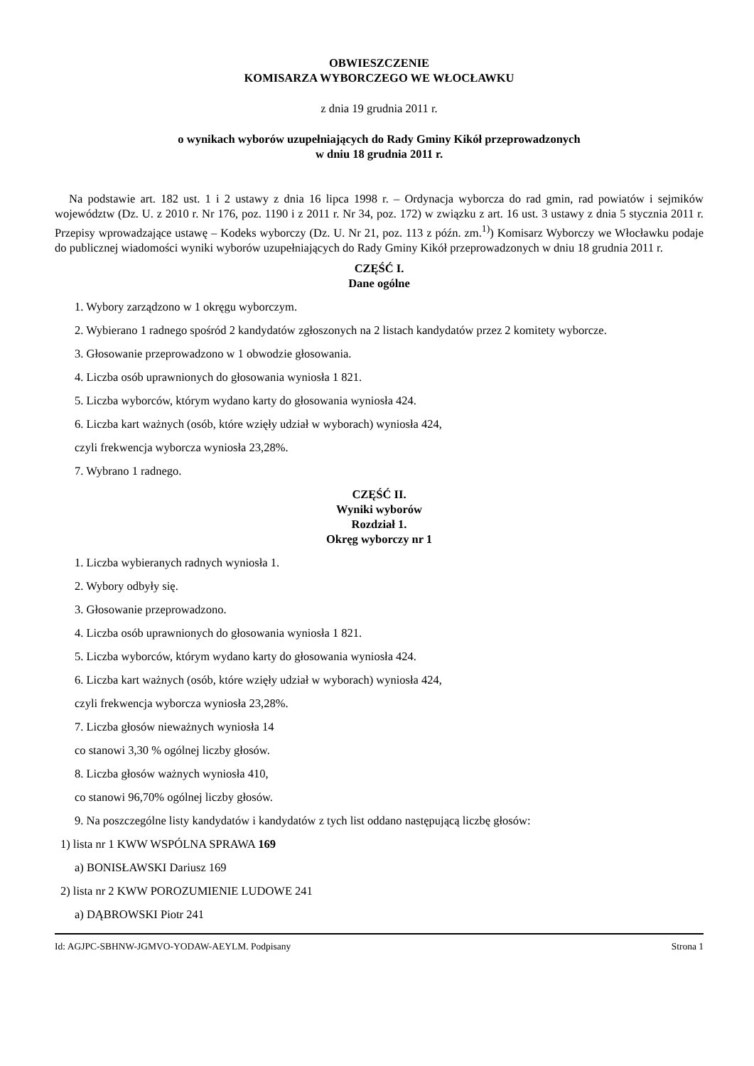OBWIESZCZENIE
KOMISARZA WYBORCZEGO WE WŁOCŁAWKU
z dnia 19 grudnia 2011 r.
o wynikach wyborów uzupełniających do Rady Gminy Kikół przeprowadzonych
w dniu 18 grudnia 2011 r.
Na podstawie art. 182 ust. 1 i 2 ustawy z dnia 16 lipca 1998 r. – Ordynacja wyborcza do rad gmin, rad powiatów i sejmików województw (Dz. U. z 2010 r. Nr 176, poz. 1190 i z 2011 r. Nr 34, poz. 172) w związku z art. 16 ust. 3 ustawy z dnia 5 stycznia 2011 r. Przepisy wprowadzające ustawę – Kodeks wyborczy (Dz. U. Nr 21, poz. 113 z późn. zm.<sup>1)</sup>) Komisarz Wyborczy we Włocławku podaje do publicznej wiadomości wyniki wyborów uzupełniających do Rady Gminy Kikół przeprowadzonych w dniu 18 grudnia 2011 r.
CZĘŚĆ I.
Dane ogólne
1. Wybory zarządzono w 1 okręgu wyborczym.
2. Wybierano 1 radnego spośród 2 kandydatów zgłoszonych na 2 listach kandydatów przez 2 komitety wyborcze.
3. Głosowanie przeprowadzono w 1 obwodzie głosowania.
4. Liczba osób uprawnionych do głosowania wyniosła 1 821.
5. Liczba wyborców, którym wydano karty do głosowania wyniosła 424.
6. Liczba kart ważnych (osób, które wzięły udział w wyborach) wyniosła 424,
czyli frekwencja wyborcza wyniosła 23,28%.
7. Wybrano 1 radnego.
CZĘŚĆ II.
Wyniki wyborów
Rozdział 1.
Okręg wyborczy nr 1
1. Liczba wybieranych radnych wyniosła 1.
2. Wybory odbyły się.
3. Głosowanie przeprowadzono.
4. Liczba osób uprawnionych do głosowania wyniosła 1 821.
5. Liczba wyborców, którym wydano karty do głosowania wyniosła 424.
6. Liczba kart ważnych (osób, które wzięły udział w wyborach) wyniosła 424,
czyli frekwencja wyborcza wyniosła 23,28%.
7. Liczba głosów nieważnych wyniosła 14
co stanowi 3,30 % ogólnej liczby głosów.
8. Liczba głosów ważnych wyniosła 410,
co stanowi 96,70% ogólnej liczby głosów.
9. Na poszczególne listy kandydatów i kandydatów z tych list oddano następującą liczbę głosów:
1) lista nr 1 KWW WSPÓLNA SPRAWA 169
a) BONISŁAWSKI Dariusz 169
2) lista nr 2 KWW POROZUMIENIE LUDOWE 241
a) DĄBROWSKI Piotr 241
Id: AGJPC-SBHNW-JGMVO-YODAW-AEYLM. Podpisany Strona 1